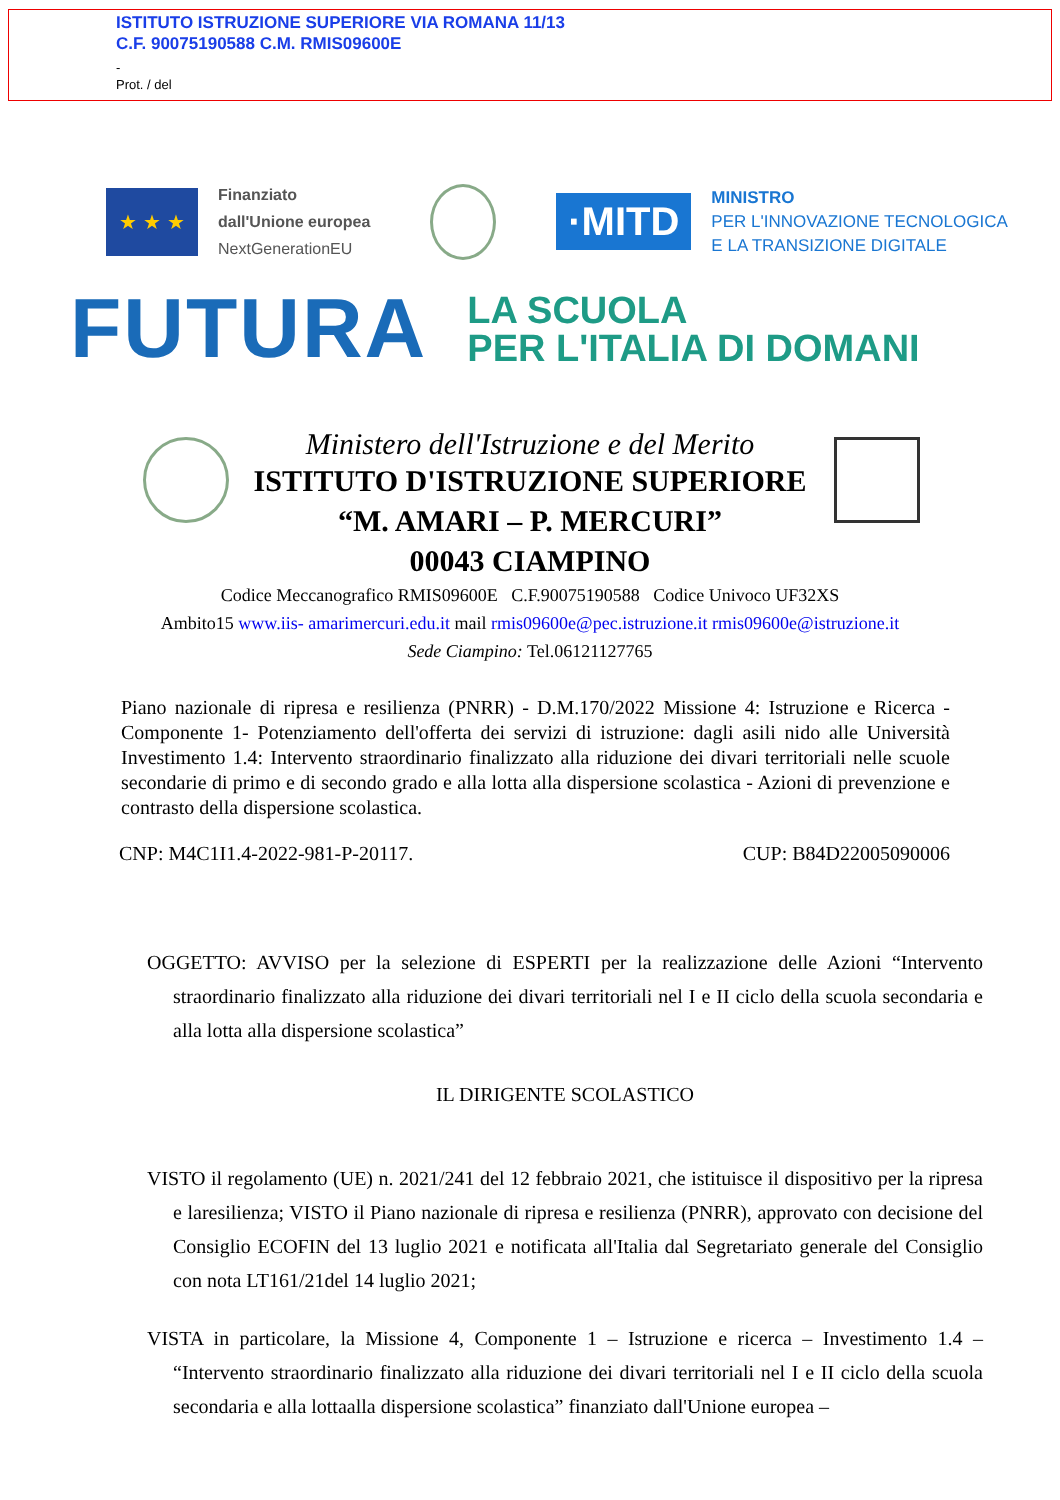ISTITUTO ISTRUZIONE SUPERIORE VIA ROMANA 11/13
C.F. 90075190588 C.M. RMIS09600E
-
Prot. / del
★ ★ ★
Finanziato
dall'Unione europea
NextGenerationEU
·MITD
MINISTRO
PER L'INNOVAZIONE TECNOLOGICA
E LA TRANSIZIONE DIGITALE
FUTURA
LA SCUOLA
PER L'ITALIA DI DOMANI
Ministero dell'Istruzione e del Merito
ISTITUTO D'ISTRUZIONE SUPERIORE
“M. AMARI – P. MERCURI”
00043 CIAMPINO
Codice Meccanografico RMIS09600E C.F.90075190588 Codice Univoco UF32XS
Ambito15 www.iis- amarimercuri.edu.it mail rmis09600e@pec.istruzione.it rmis09600e@istruzione.it
Sede Ciampino: Tel.06121127765
Piano nazionale di ripresa e resilienza (PNRR) - D.M.170/2022 Missione 4: Istruzione e Ricerca - Componente 1- Potenziamento dell'offerta dei servizi di istruzione: dagli asili nido alle Università Investimento 1.4: Intervento straordinario finalizzato alla riduzione dei divari territoriali nelle scuole secondarie di primo e di secondo grado e alla lotta alla dispersione scolastica - Azioni di prevenzione e contrasto della dispersione scolastica.
CNP: M4C1I1.4-2022-981-P-20117. CUP: B84D22005090006
OGGETTO: AVVISO per la selezione di ESPERTI per la realizzazione delle Azioni “Intervento straordinario finalizzato alla riduzione dei divari territoriali nel I e II ciclo della scuola secondaria e alla lotta alla dispersione scolastica”
IL DIRIGENTE SCOLASTICO
VISTO il regolamento (UE) n. 2021/241 del 12 febbraio 2021, che istituisce il dispositivo per la ripresa e laresilienza; VISTO il Piano nazionale di ripresa e resilienza (PNRR), approvato con decisione del Consiglio ECOFIN del 13 luglio 2021 e notificata all'Italia dal Segretariato generale del Consiglio con nota LT161/21del 14 luglio 2021;
VISTA in particolare, la Missione 4, Componente 1 – Istruzione e ricerca – Investimento 1.4 – “Intervento straordinario finalizzato alla riduzione dei divari territoriali nel I e II ciclo della scuola secondaria e alla lottaalla dispersione scolastica” finanziato dall'Unione europea –